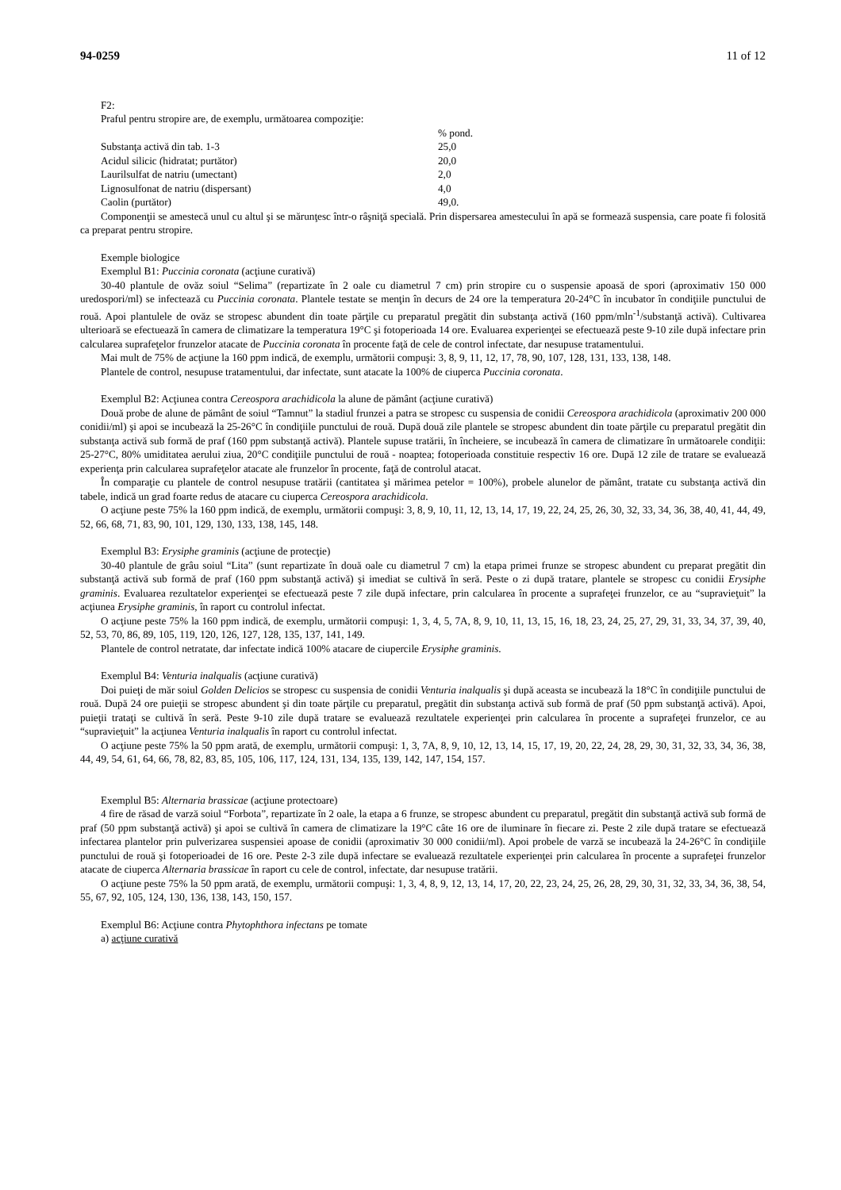94-0259 11 of 12
F2:
Praful pentru stropire are, de exemplu, următoarea compoziţie:
| | % pond. |
| Substanţa activă din tab. 1-3 | 25,0 |
| Acidul silicic (hidratat; purtător) | 20,0 |
| Laurilsulfat de natriu (umectant) | 2,0 |
| Lignosulfonat de natriu (dispersant) | 4,0 |
| Caolin (purtător) | 49,0. |
Componenţii se amestecă unul cu altul şi se mărunţesc într-o râşniţă specială. Prin dispersarea amestecului în apă se formează suspensia, care poate fi folosită ca preparat pentru stropire.
Exemple biologice
Exemplul B1: Puccinia coronata (acţiune curativă)
30-40 plantule de ovăz soiul “Selima” (repartizate în 2 oale cu diametrul 7 cm) prin stropire cu o suspensie apoasă de spori (aproximativ 150 000 uredospori/ml) se infectează cu Puccinia coronata. Plantele testate se menţin în decurs de 24 ore la temperatura 20-24°C în incubator în condiţiile punctului de rouă. Apoi plantulele de ovăz se stropesc abundent din toate părţile cu preparatul pregătit din substanţa activă (160 ppm/mln<sup>-1</sup>/substanţă activă). Cultivarea ulterioară se efectuează în camera de climatizare la temperatura 19°C şi fotoperioada 14 ore. Evaluarea experienţei se efectuează peste 9-10 zile după infectare prin calcularea suprafeţelor frunzelor atacate de Puccinia coronata în procente faţă de cele de control infectate, dar nesupuse tratamentului.
Mai mult de 75% de acţiune la 160 ppm indică, de exemplu, următorii compuşi: 3, 8, 9, 11, 12, 17, 78, 90, 107, 128, 131, 133, 138, 148.
Plantele de control, nesupuse tratamentului, dar infectate, sunt atacate la 100% de ciuperca Puccinia coronata.
Exemplul B2: Acţiunea contra Cereospora arachidicola la alune de pământ (acţiune curativă)
Două probe de alune de pământ de soiul “Tamnut” la stadiul frunzei a patra se stropesc cu suspensia de conidii Cereospora arachidicola (aproximativ 200 000 conidii/ml) şi apoi se incubează la 25-26°C în condiţiile punctului de rouă. După două zile plantele se stropesc abundent din toate părţile cu preparatul pregătit din substanţa activă sub formă de praf (160 ppm substanţă activă). Plantele supuse tratării, în încheiere, se incubează în camera de climatizare în următoarele condiţii: 25-27°C, 80% umiditatea aerului ziua, 20°C condiţiile punctului de rouă - noaptea; fotoperioada constituie respectiv 16 ore. După 12 zile de tratare se evaluează experienţa prin calcularea suprafeţelor atacate ale frunzelor în procente, faţă de controlul atacat.
În comparaţie cu plantele de control nesupuse tratării (cantitatea şi mărimea petelor = 100%), probele alunelor de pământ, tratate cu substanţa activă din tabele, indică un grad foarte redus de atacare cu ciuperca Cereospora arachidicola.
O acţiune peste 75% la 160 ppm indică, de exemplu, următorii compuşi: 3, 8, 9, 10, 11, 12, 13, 14, 17, 19, 22, 24, 25, 26, 30, 32, 33, 34, 36, 38, 40, 41, 44, 49, 52, 66, 68, 71, 83, 90, 101, 129, 130, 133, 138, 145, 148.
Exemplul B3: Erysiphe graminis (acţiune de protecţie)
30-40 plantule de grâu soiul “Lita” (sunt repartizate în două oale cu diametrul 7 cm) la etapa primei frunze se stropesc abundent cu preparat pregătit din substanţă activă sub formă de praf (160 ppm substanţă activă) şi imediat se cultivă în seră. Peste o zi după tratare, plantele se stropesc cu conidii Erysiphe graminis. Evaluarea rezultatelor experienţei se efectuează peste 7 zile după infectare, prin calcularea în procente a suprafeţei frunzelor, ce au “supravieţuit” la acţiunea Erysiphe graminis, în raport cu controlul infectat.
O acţiune peste 75% la 160 ppm indică, de exemplu, următorii compuşi: 1, 3, 4, 5, 7A, 8, 9, 10, 11, 13, 15, 16, 18, 23, 24, 25, 27, 29, 31, 33, 34, 37, 39, 40, 52, 53, 70, 86, 89, 105, 119, 120, 126, 127, 128, 135, 137, 141, 149.
Plantele de control netratate, dar infectate indică 100% atacare de ciupercile Erysiphe graminis.
Exemplul B4: Venturia inalqualis (acţiune curativă)
Doi puieţi de măr soiul Golden Delicios se stropesc cu suspensia de conidii Venturia inalqualis şi după aceasta se incubează la 18°C în condiţiile punctului de rouă. După 24 ore puieţii se stropesc abundent şi din toate părţile cu preparatul, pregătit din substanţa activă sub formă de praf (50 ppm substanţă activă). Apoi, puieţii trataţi se cultivă în seră. Peste 9-10 zile după tratare se evaluează rezultatele experienţei prin calcularea în procente a suprafeţei frunzelor, ce au “supravieţuit” la acţiunea Venturia inalqualis în raport cu controlul infectat.
O acţiune peste 75% la 50 ppm arată, de exemplu, următorii compuşi: 1, 3, 7A, 8, 9, 10, 12, 13, 14, 15, 17, 19, 20, 22, 24, 28, 29, 30, 31, 32, 33, 34, 36, 38, 44, 49, 54, 61, 64, 66, 78, 82, 83, 85, 105, 106, 117, 124, 131, 134, 135, 139, 142, 147, 154, 157.
Exemplul B5: Alternaria brassicae (acţiune protectoare)
4 fire de răsad de varză soiul “Forbota”, repartizate în 2 oale, la etapa a 6 frunze, se stropesc abundent cu preparatul, pregătit din substanţă activă sub formă de praf (50 ppm substanţă activă) şi apoi se cultivă în camera de climatizare la 19°C câte 16 ore de iluminare în fiecare zi. Peste 2 zile după tratare se efectuează infectarea plantelor prin pulverizarea suspensiei apoase de conidii (aproximativ 30 000 conidii/ml). Apoi probele de varză se incubează la 24-26°C în condiţiile punctului de rouă şi fotoperioadei de 16 ore. Peste 2-3 zile după infectare se evaluează rezultatele experienţei prin calcularea în procente a suprafeţei frunzelor atacate de ciuperca Alternaria brassicae în raport cu cele de control, infectate, dar nesupuse tratării.
O acţiune peste 75% la 50 ppm arată, de exemplu, următorii compuşi: 1, 3, 4, 8, 9, 12, 13, 14, 17, 20, 22, 23, 24, 25, 26, 28, 29, 30, 31, 32, 33, 34, 36, 38, 54, 55, 67, 92, 105, 124, 130, 136, 138, 143, 150, 157.
Exemplul B6: Acţiune contra Phytophthora infectans pe tomate
a) acţiune curativă